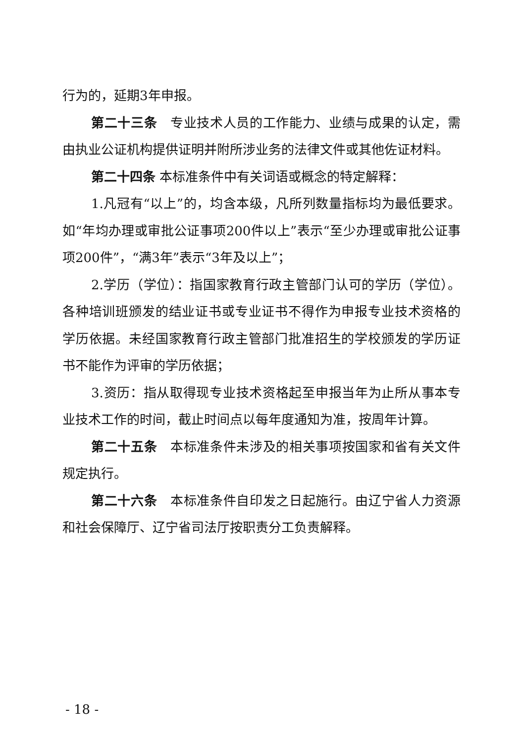行为的，延期3年申报。
第二十三条　专业技术人员的工作能力、业绩与成果的认定，需由执业公证机构提供证明并附所涉业务的法律文件或其他佐证材料。
第二十四条 本标准条件中有关词语或概念的特定解释：
1.凡冠有“以上”的，均含本级，凡所列数量指标均为最低要求。如“年均办理或审批公证事项200件以上”表示“至少办理或审批公证事项200件”，“满3年”表示“3年及以上”；
2.学历（学位）：指国家教育行政主管部门认可的学历（学位）。各种培训班颁发的结业证书或专业证书不得作为申报专业技术资格的学历依据。未经国家教育行政主管部门批准招生的学校颁发的学历证书不能作为评审的学历依据；
3.资历：指从取得现专业技术资格起至申报当年为止所从事本专业技术工作的时间，截止时间点以每年度通知为准，按周年计算。
第二十五条　本标准条件未涉及的相关事项按国家和省有关文件规定执行。
第二十六条　本标准条件自印发之日起施行。由辽宁省人力资源和社会保障厅、辽宁省司法厅按职责分工负责解释。
- 18 -